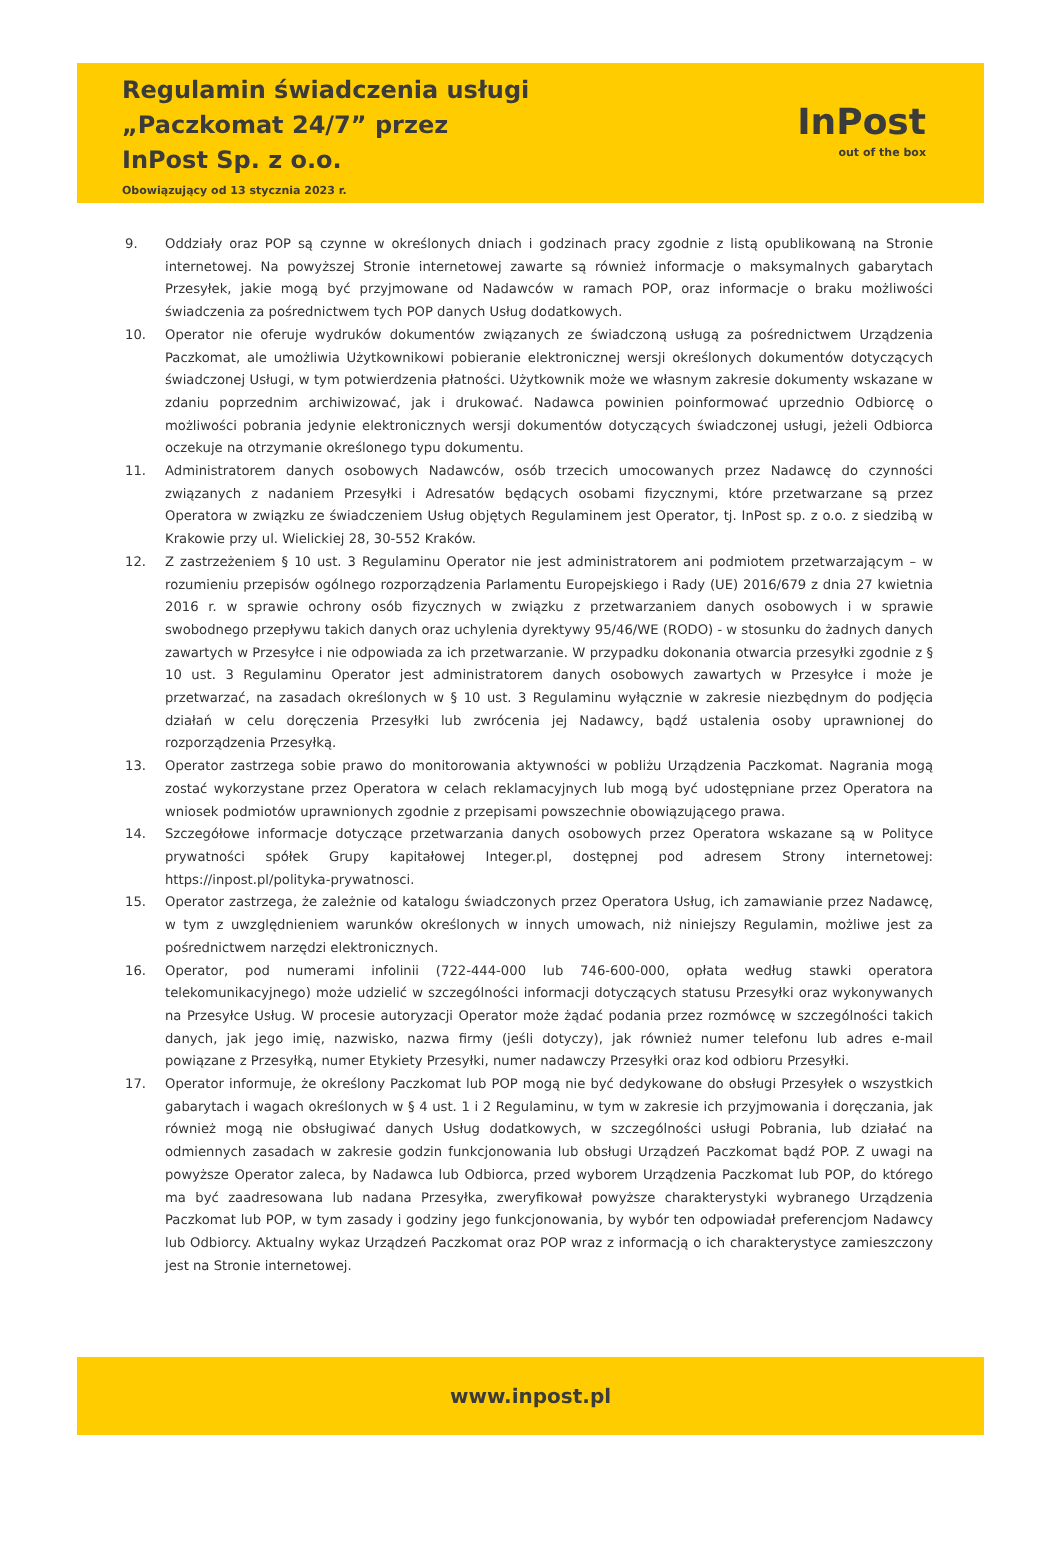Regulamin świadczenia usługi
„Paczkomat 24/7” przez
InPost Sp. z o.o.
Obowiązujący od 13 stycznia 2023 r.
InPost
out of the box
9. Oddziały oraz POP są czynne w określonych dniach i godzinach pracy zgodnie z listą opublikowaną na Stronie internetowej. Na powyższej Stronie internetowej zawarte są również informacje o maksymalnych gabarytach Przesyłek, jakie mogą być przyjmowane od Nadawców w ramach POP, oraz informacje o braku możliwości świadczenia za pośrednictwem tych POP danych Usług dodatkowych.
10. Operator nie oferuje wydruków dokumentów związanych ze świadczoną usługą za pośrednictwem Urządzenia Paczkomat, ale umożliwia Użytkownikowi pobieranie elektronicznej wersji określonych dokumentów dotyczących świadczonej Usługi, w tym potwierdzenia płatności. Użytkownik może we własnym zakresie dokumenty wskazane w zdaniu poprzednim archiwizować, jak i drukować. Nadawca powinien poinformować uprzednio Odbiorcę o możliwości pobrania jedynie elektronicznych wersji dokumentów dotyczących świadczonej usługi, jeżeli Odbiorca oczekuje na otrzymanie określonego typu dokumentu.
11. Administratorem danych osobowych Nadawców, osób trzecich umocowanych przez Nadawcę do czynności związanych z nadaniem Przesyłki i Adresatów będących osobami fizycznymi, które przetwarzane są przez Operatora w związku ze świadczeniem Usług objętych Regulaminem jest Operator, tj. InPost sp. z o.o. z siedzibą w Krakowie przy ul. Wielickiej 28, 30-552 Kraków.
12. Z zastrzeżeniem § 10 ust. 3 Regulaminu Operator nie jest administratorem ani podmiotem przetwarzającym – w rozumieniu przepisów ogólnego rozporządzenia Parlamentu Europejskiego i Rady (UE) 2016/679 z dnia 27 kwietnia 2016 r. w sprawie ochrony osób fizycznych w związku z przetwarzaniem danych osobowych i w sprawie swobodnego przepływu takich danych oraz uchylenia dyrektywy 95/46/WE (RODO) - w stosunku do żadnych danych zawartych w Przesyłce i nie odpowiada za ich przetwarzanie. W przypadku dokonania otwarcia przesyłki zgodnie z § 10 ust. 3 Regulaminu Operator jest administratorem danych osobowych zawartych w Przesyłce i może je przetwarzać, na zasadach określonych w § 10 ust. 3 Regulaminu wyłącznie w zakresie niezbędnym do podjęcia działań w celu doręczenia Przesyłki lub zwrócenia jej Nadawcy, bądź ustalenia osoby uprawnionej do rozporządzenia Przesyłką.
13. Operator zastrzega sobie prawo do monitorowania aktywności w pobliżu Urządzenia Paczkomat. Nagrania mogą zostać wykorzystane przez Operatora w celach reklamacyjnych lub mogą być udostępniane przez Operatora na wniosek podmiotów uprawnionych zgodnie z przepisami powszechnie obowiązującego prawa.
14. Szczegółowe informacje dotyczące przetwarzania danych osobowych przez Operatora wskazane są w Polityce prywatności spółek Grupy kapitałowej Integer.pl, dostępnej pod adresem Strony internetowej: https://inpost.pl/polityka-prywatnosci.
15. Operator zastrzega, że zależnie od katalogu świadczonych przez Operatora Usług, ich zamawianie przez Nadawcę, w tym z uwzględnieniem warunków określonych w innych umowach, niż niniejszy Regulamin, możliwe jest za pośrednictwem narzędzi elektronicznych.
16. Operator, pod numerami infolinii (722-444-000 lub 746-600-000, opłata według stawki operatora telekomunikacyjnego) może udzielić w szczególności informacji dotyczących statusu Przesyłki oraz wykonywanych na Przesyłce Usług. W procesie autoryzacji Operator może żądać podania przez rozmówcę w szczególności takich danych, jak jego imię, nazwisko, nazwa firmy (jeśli dotyczy), jak również numer telefonu lub adres e-mail powiązane z Przesyłką, numer Etykiety Przesyłki, numer nadawczy Przesyłki oraz kod odbioru Przesyłki.
17. Operator informuje, że określony Paczkomat lub POP mogą nie być dedykowane do obsługi Przesyłek o wszystkich gabarytach i wagach określonych w § 4 ust. 1 i 2 Regulaminu, w tym w zakresie ich przyjmowania i doręczania, jak również mogą nie obsługiwać danych Usług dodatkowych, w szczególności usługi Pobrania, lub działać na odmiennych zasadach w zakresie godzin funkcjonowania lub obsługi Urządzeń Paczkomat bądź POP. Z uwagi na powyższe Operator zaleca, by Nadawca lub Odbiorca, przed wyborem Urządzenia Paczkomat lub POP, do którego ma być zaadresowana lub nadana Przesyłka, zweryfikował powyższe charakterystyki wybranego Urządzenia Paczkomat lub POP, w tym zasady i godziny jego funkcjonowania, by wybór ten odpowiadał preferencjom Nadawcy lub Odbiorcy. Aktualny wykaz Urządzeń Paczkomat oraz POP wraz z informacją o ich charakterystyce zamieszczony jest na Stronie internetowej.
www.inpost.pl